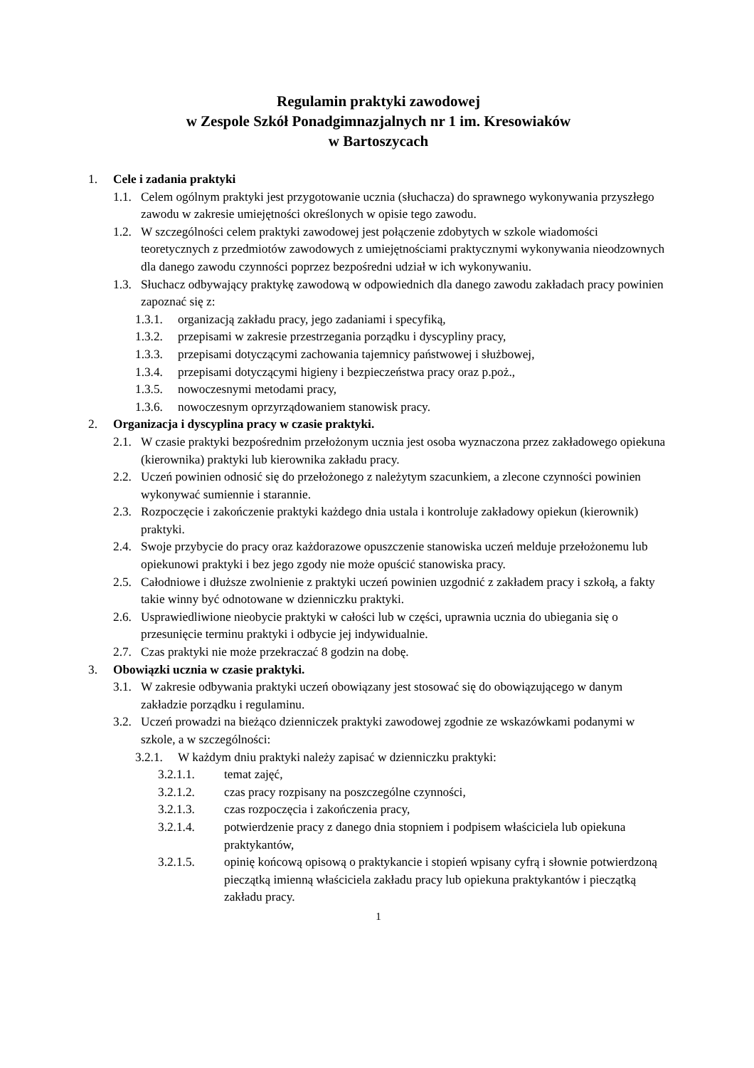Regulamin praktyki zawodowej
w Zespole Szkół Ponadgimnazjalnych nr 1 im. Kresowiaków
w Bartoszycach
1. Cele i zadania praktyki
1.1. Celem ogólnym praktyki jest przygotowanie ucznia (słuchacza) do sprawnego wykonywania przyszłego zawodu w zakresie umiejętności określonych w opisie tego zawodu.
1.2. W szczególności celem praktyki zawodowej jest połączenie zdobytych w szkole wiadomości teoretycznych z przedmiotów zawodowych z umiejętnościami praktycznymi wykonywania nieodzownych dla danego zawodu czynności poprzez bezpośredni udział w ich wykonywaniu.
1.3. Słuchacz odbywający praktykę zawodową w odpowiednich dla danego zawodu zakładach pracy powinien zapoznać się z:
1.3.1. organizacją zakładu pracy, jego zadaniami i specyfiką,
1.3.2. przepisami w zakresie przestrzegania porządku i dyscypliny pracy,
1.3.3. przepisami dotyczącymi zachowania tajemnicy państwowej i służbowej,
1.3.4. przepisami dotyczącymi higieny i bezpieczeństwa pracy oraz p.poż.,
1.3.5. nowoczesnymi metodami pracy,
1.3.6. nowoczesnym oprzyrządowaniem stanowisk pracy.
2. Organizacja i dyscyplina pracy w czasie praktyki.
2.1. W czasie praktyki bezpośrednim przełożonym ucznia jest osoba wyznaczona przez zakładowego opiekuna (kierownika) praktyki lub kierownika zakładu pracy.
2.2. Uczeń powinien odnosić się do przełożonego z należytym szacunkiem, a zlecone czynności powinien wykonywać sumiennie i starannie.
2.3. Rozpoczęcie i zakończenie praktyki każdego dnia ustala i kontroluje zakładowy opiekun (kierownik) praktyki.
2.4. Swoje przybycie do pracy oraz każdorazowe opuszczenie stanowiska uczeń melduje przełożonemu lub opiekunowi praktyki i bez jego zgody nie może opuścić stanowiska pracy.
2.5. Całodniowe i dłuższe zwolnienie z praktyki uczeń powinien uzgodnić z zakładem pracy i szkołą, a fakty takie winny być odnotowane w dzienniczku praktyki.
2.6. Usprawiedliwione nieobycie praktyki w całości lub w części, uprawnia ucznia do ubiegania się o przesunięcie terminu praktyki i odbycie jej indywidualnie.
2.7. Czas praktyki nie może przekraczać 8 godzin na dobę.
3. Obowiązki ucznia w czasie praktyki.
3.1. W zakresie odbywania praktyki uczeń obowiązany jest stosować się do obowiązującego w danym zakładzie porządku i regulaminu.
3.2. Uczeń prowadzi na bieżąco dzienniczek praktyki zawodowej zgodnie ze wskazówkami podanymi w szkole, a w szczególności:
3.2.1. W każdym dniu praktyki należy zapisać w dzienniczku praktyki:
3.2.1.1. temat zajęć,
3.2.1.2. czas pracy rozpisany na poszczególne czynności,
3.2.1.3. czas rozpoczęcia i zakończenia pracy,
3.2.1.4. potwierdzenie pracy z danego dnia stopniem i podpisem właściciela lub opiekuna praktykantów,
3.2.1.5. opinię końcową opisową o praktykancie i stopień wpisany cyfrą i słownie potwierdzoną pieczątką imienną właściciela zakładu pracy lub opiekuna praktykantów i pieczątką zakładu pracy.
1